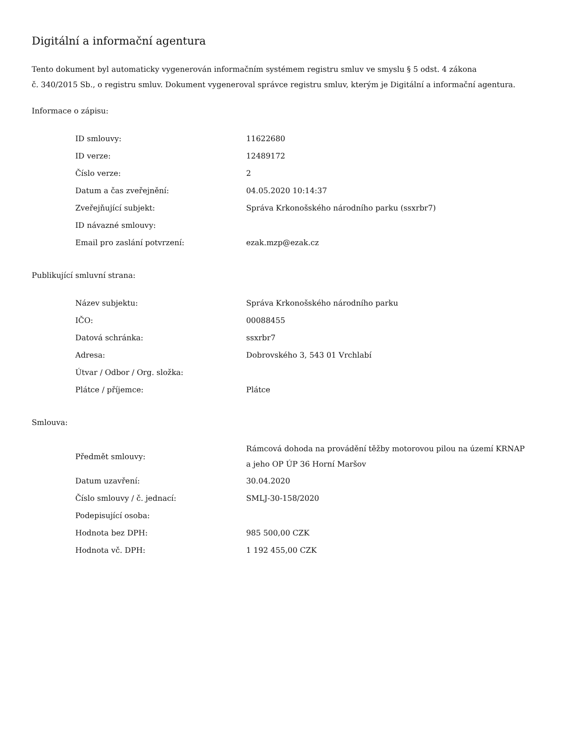Digitální a informační agentura
Tento dokument byl automaticky vygenerován informačním systémem registru smluv ve smyslu § 5 odst. 4 zákona
č. 340/2015 Sb., o registru smluv. Dokument vygeneroval správce registru smluv, kterým je Digitální a informační agentura.
Informace o zápisu:
| ID smlouvy: | 11622680 |
| ID verze: | 12489172 |
| Číslo verze: | 2 |
| Datum a čas zveřejnění: | 04.05.2020 10:14:37 |
| Zveřejňující subjekt: | Správa Krkonošského národního parku (ssxrbr7) |
| ID návazné smlouvy: | |
| Email pro zaslání potvrzení: | ezak.mzp@ezak.cz |
Publikující smluvní strana:
| Název subjektu: | Správa Krkonošského národního parku |
| IČO: | 00088455 |
| Datová schránka: | ssxrbr7 |
| Adresa: | Dobrovského 3, 543 01 Vrchlabí |
| Útvar / Odbor / Org. složka: | |
| Plátce / příjemce: | Plátce |
Smlouva:
| Předmět smlouvy: | Rámcová dohoda na provádění těžby motorovou pilou na území KRNAP a jeho OP ÚP 36 Horní Maršov |
| Datum uzavření: | 30.04.2020 |
| Číslo smlouvy / č. jednací: | SMLJ-30-158/2020 |
| Podepisující osoba: | |
| Hodnota bez DPH: | 985 500,00 CZK |
| Hodnota vč. DPH: | 1 192 455,00 CZK |